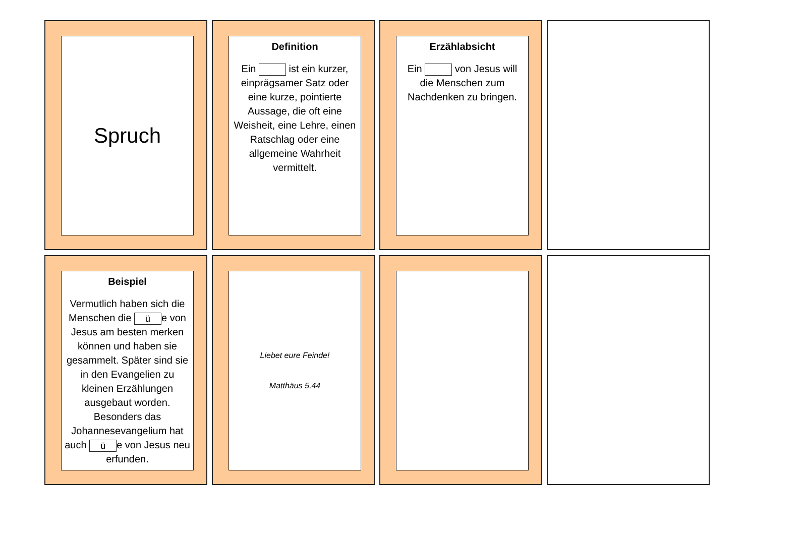Spruch
Definition
Ein ist ein kurzer, einprägsamer Satz oder eine kurze, pointierte Aussage, die oft eine Weisheit, eine Lehre, einen Ratschlag oder eine allgemeine Wahrheit vermittelt.
Erzählabsicht
Ein von Jesus will die Menschen zum Nachdenken zu bringen.
Beispiel
Vermutlich haben sich die Menschen die ü e von Jesus am besten merken können und haben sie gesammelt. Später sind sie in den Evangelien zu kleinen Erzählungen ausgebaut worden. Besonders das Johannesevangelium hat auch ü e von Jesus neu erfunden.
Liebet eure Feinde!
Matthäus 5,44